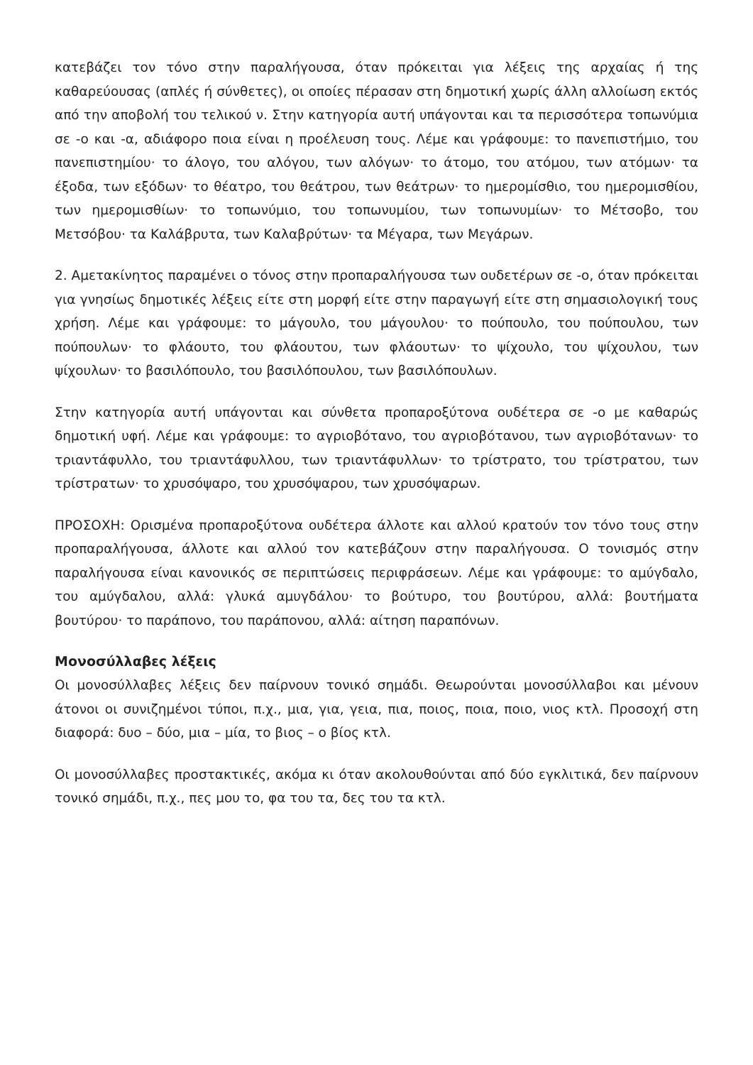κατεβάζει τον τόνο στην παραλήγουσα, όταν πρόκειται για λέξεις της αρχαίας ή της καθαρεύουσας (απλές ή σύνθετες), οι οποίες πέρασαν στη δημοτική χωρίς άλλη αλλοίωση εκτός από την αποβολή του τελικού ν. Στην κατηγορία αυτή υπάγονται και τα περισσότερα τοπωνύμια σε -ο και -α, αδιάφορο ποια είναι η προέλευση τους. Λέμε και γράφουμε: το πανεπιστήμιο, του πανεπιστημίου· το άλογο, του αλόγου, των αλόγων· το άτομο, του ατόμου, των ατόμων· τα έξοδα, των εξόδων· το θέατρο, του θεάτρου, των θεάτρων· το ημερομίσθιο, του ημερομισθίου, των ημερομισθίων· το τοπωνύμιο, του τοπωνυμίου, των τοπωνυμίων· το Μέτσοβο, του Μετσόβου· τα Καλάβρυτα, των Καλαβρύτων· τα Μέγαρα, των Μεγάρων.
2. Αμετακίνητος παραμένει ο τόνος στην προπαραλήγουσα των ουδετέρων σε -ο, όταν πρόκειται για γνησίως δημοτικές λέξεις είτε στη μορφή είτε στην παραγωγή είτε στη σημασιολογική τους χρήση. Λέμε και γράφουμε: το μάγουλο, του μάγουλου· το πούπουλο, του πούπουλου, των πούπουλων· το φλάουτο, του φλάουτου, των φλάουτων· το ψίχουλο, του ψίχουλου, των ψίχουλων· το βασιλόπουλο, του βασιλόπουλου, των βασιλόπουλων.
Στην κατηγορία αυτή υπάγονται και σύνθετα προπαροξύτονα ουδέτερα σε -ο με καθαρώς δημοτική υφή. Λέμε και γράφουμε: το αγριοβότανο, του αγριοβότανου, των αγριοβότανων· το τριαντάφυλλο, του τριαντάφυλλου, των τριαντάφυλλων· το τρίστρατο, του τρίστρατου, των τρίστρατων· το χρυσόψαρο, του χρυσόψαρου, των χρυσόψαρων.
ΠΡΟΣΟΧΗ: Ορισμένα προπαροξύτονα ουδέτερα άλλοτε και αλλού κρατούν τον τόνο τους στην προπαραλήγουσα, άλλοτε και αλλού τον κατεβάζουν στην παραλήγουσα. Ο τονισμός στην παραλήγουσα είναι κανονικός σε περιπτώσεις περιφράσεων. Λέμε και γράφουμε: το αμύγδαλο, του αμύγδαλου, αλλά: γλυκά αμυγδάλου· το βούτυρο, του βουτύρου, αλλά: βουτήματα βουτύρου· το παράπονο, του παράπονου, αλλά: αίτηση παραπόνων.
Μονοσύλλαβες λέξεις
Οι μονοσύλλαβες λέξεις δεν παίρνουν τονικό σημάδι. Θεωρούνται μονοσύλλαβοι και μένουν άτονοι οι συνιζημένοι τύποι, π.χ., μια, για, γεια, πια, ποιος, ποια, ποιο, νιος κτλ. Προσοχή στη διαφορά: δυο – δύο, μια – μία, το βιος – ο βίος κτλ.
Οι μονοσύλλαβες προστακτικές, ακόμα κι όταν ακολουθούνται από δύο εγκλιτικά, δεν παίρνουν τονικό σημάδι, π.χ., πες μου το, φα του τα, δες του τα κτλ.